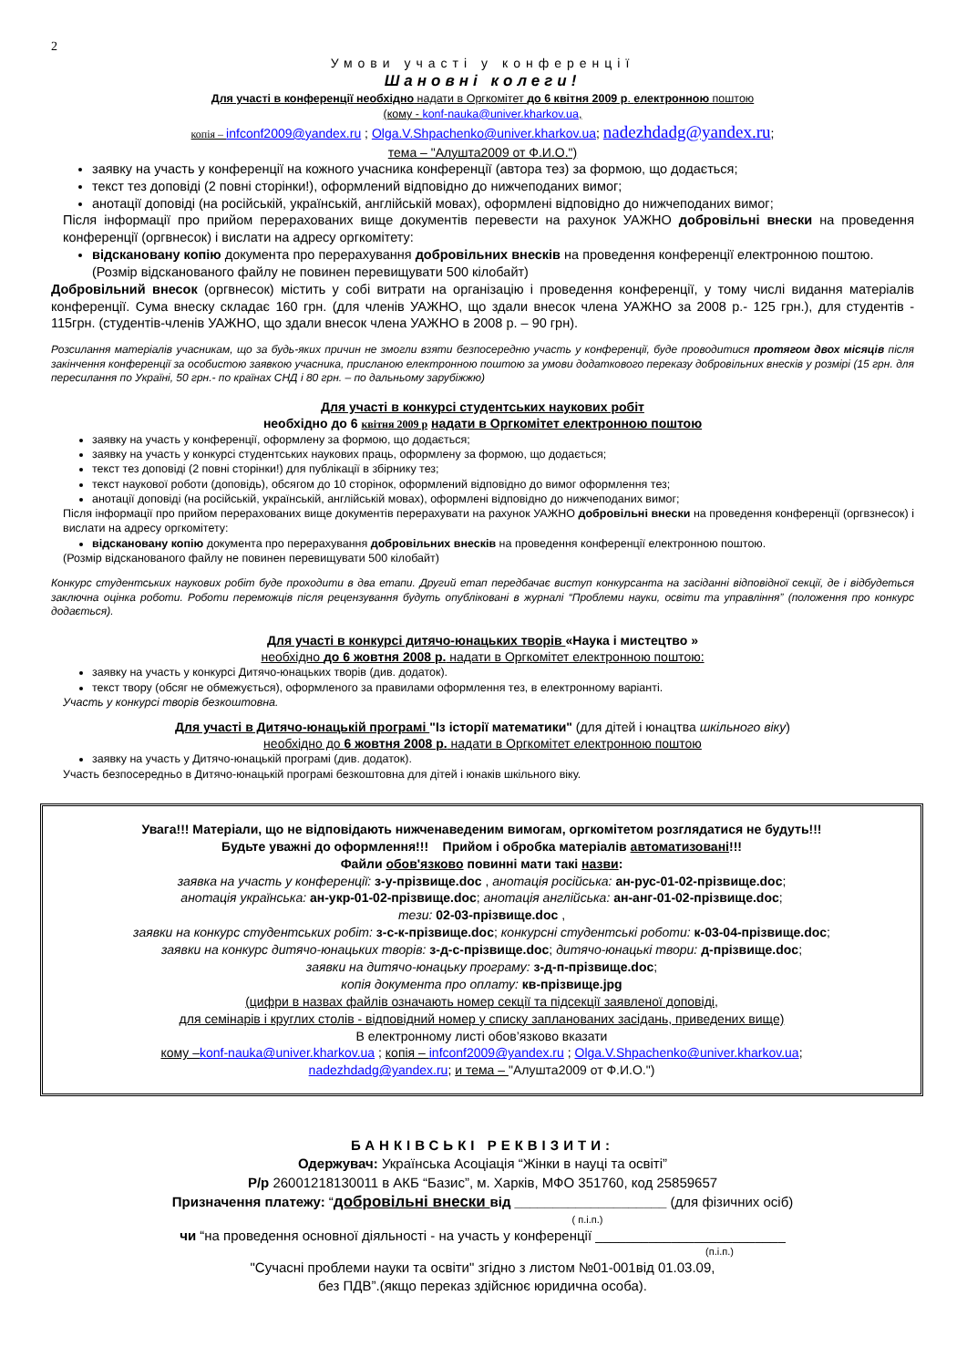2
Умови участі у конференції
Шановні колеги!
Для участі в конференції необхідно надати в Оргкомітет до 6 квітня 2009 р. електронною поштою
(кому - konf-nauka@univer.kharkov.ua,
копія – infconf2009@yandex.ru ; Olga.V.Shpachenko@univer.kharkov.ua; nadezhdadg@yandex.ru;
тема – "Алушта2009 от Ф.И.О.")
заявку на участь у конференції на кожного учасника конференції (автора тез) за формою, що додається;
текст тез доповіді (2 повні сторінки!), оформлений відповідно до нижчеподаних вимог;
анотації доповіді (на російській, українській, англійській мовах), оформлені відповідно до нижчеподаних вимог;
Після інформації про прийом перерахованих вище документів перевести на рахунок УАЖНО добровільні внески на проведення конференції (оргвнесок) і вислати на адресу оргкомітету:
відскановану копію документа про перерахування добровільних внесків на проведення конференції електронною поштою. (Розмір відсканованого файлу не повинен перевищувати 500 кілобайт)
Добровільний внесок (оргвнесок) містить у собі витрати на організацію і проведення конференції, у тому числі видання матеріалів конференції. Сума внеску складає 160 грн. (для членів УАЖНО, що здали внесок члена УАЖНО за 2008 р.- 125 грн.), для студентів - 115грн. (студентів-членів УАЖНО, що здали внесок члена УАЖНО в 2008 р. – 90 грн).
Розсилання матеріалів учасникам, що за будь-яких причин не змогли взяти безпосередню участь у конференції, буде проводитися протягом двох місяців після закінчення конференції за особистою заявкою учасника, присланою електронною поштою за умови додаткового переказу добровільних внесків у розмірі (15 грн. для пересилання по Україні, 50 грн.- по країнах СНД і 80 грн. – по дальньому зарубіжжю)
Для участі в конкурсі студентських наукових робіт
необхідно до 6 квітня 2009 р надати в Оргкомітет електронною поштою
заявку на участь у конференції, оформлену за формою, що додається;
заявку на участь у конкурсі студентських наукових праць, оформлену за формою, що додається;
текст тез доповіді (2 повні сторінки!) для публікації в збірнику тез;
текст наукової роботи (доповідь), обсягом до 10 сторінок, оформлений відповідно до вимог оформлення тез;
анотації доповіді (на російській, українській, англійській мовах), оформлені відповідно до нижчеподаних вимог;
Після інформації про прийом перерахованих вище документів перерахувати на рахунок УАЖНО добровільні внески на проведення конференції (оргвзнесок) і вислати на адресу оргкомітету:
відскановану копію документа про перерахування добровільних внесків на проведення конференції електронною поштою.
(Розмір відсканованого файлу не повинен перевищувати 500 кілобайт)
Конкурс студентських наукових робіт буде проходити в два етапи. Другий етап передбачає виступ конкурсанта на засіданні відповідної секції, де і відбудеться заключна оцінка роботи. Роботи переможців після рецензування будуть опубліковані в журналі “Проблеми науки, освіти та управління” (положення про конкурс додається).
Для участі в конкурсі дитячо-юнацьких творів «Наука і мистецтво »
необхідно до 6 жовтня 2008 р. надати в Оргкомітет електронною поштою:
заявку на участь у конкурсі Дитячо-юнацьких творів (див. додаток).
текст твору (обсяг не обмежується), оформленого за правилами оформлення тез, в електронному варіанті.
Участь у конкурсі творів безкоштовна.
Для участі в Дитячо-юнацькій програмі "Із історії математики" (для дітей і юнацтва шкільного віку)
необхідно до 6 жовтня 2008 р. надати в Оргкомітет електронною поштою
заявку на участь у Дитячо-юнацькій програмі (див. додаток).
Участь безпосередньо в Дитячо-юнацькій програмі безкоштовна для дітей і юнаків шкільного віку.
Увага!!! Матеріали, що не відповідають нижченаведеним вимогам, оргкомітетом розглядатися не будуть!!!
Будьте уважні до оформлення!!! Прийом і обробка матеріалів автоматизовані!!!
Файли обов'язково повинні мати такі назви:
заявка на участь у конференції: з-у-прізвище.doc , анотація російська: ан-рус-01-02-прізвище.doc;
анотація українська: ан-укр-01-02-прізвище.doc; анотація англійська: ан-анг-01-02-прізвище.doc;
тези: 02-03-прізвище.doc ,
заявки на конкурс студентських робіт: з-с-к-прізвище.doc; конкурсні студентські роботи: к-03-04-прізвище.doc;
заявки на конкурс дитячо-юнацьких творів: з-д-с-прізвище.doc; дитячо-юнацькі твори: д-прізвище.doc;
заявки на дитячо-юнацьку програму: з-д-п-прізвище.doc;
копія документа про оплату: кв-прізвище.jpg
(цифри в назвах файлів означають номер секції та підсекції заявленої доповіді,
для семінарів і круглих столів - відповідний номер у списку запланованих засідань, приведених вище)
В електронному листі обов’язково вказати
кому –konf-nauka@univer.kharkov.ua ; копія – infconf2009@yandex.ru ; Olga.V.Shpachenko@univer.kharkov.ua;
nadezhdadg@yandex.ru; и тема – "Алушта2009 от Ф.И.О.")
БАНКІВСЬКІ РЕКВІЗИТИ:
Одержувач: Українська Асоціація “Жінки в науці та освіті”
Р/р 26001218130011 в АКБ “Базис”, м. Харків, МФО 351760, код 25859657
Призначення платежу: “добровільні внески від ____________________ (для фізичних осіб)
( п.і.п.)
чи “на проведення основної діяльності - на участь у конференції _________________________
(п.і.п.)
"Сучасні проблеми науки та освіти" згідно з листом №01-001від 01.03.09,
без ПДВ”.(якщо переказ здійснює юридична особа).